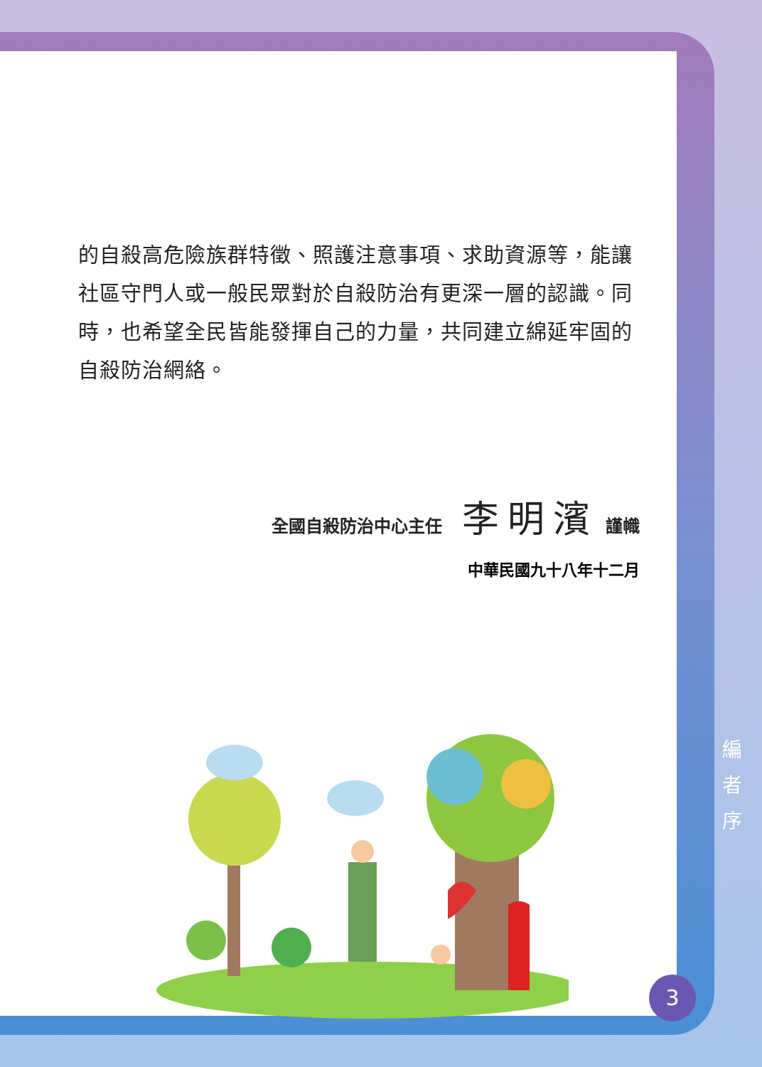的自殺高危險族群特徵、照護注意事項、求助資源等，能讓社區守門人或一般民眾對於自殺防治有更深一層的認識。同時，也希望全民皆能發揮自己的力量，共同建立綿延牢固的自殺防治網絡。
全國自殺防治中心主任 李明濱 謹幟
中華民國九十八年十二月
編
者
序
3